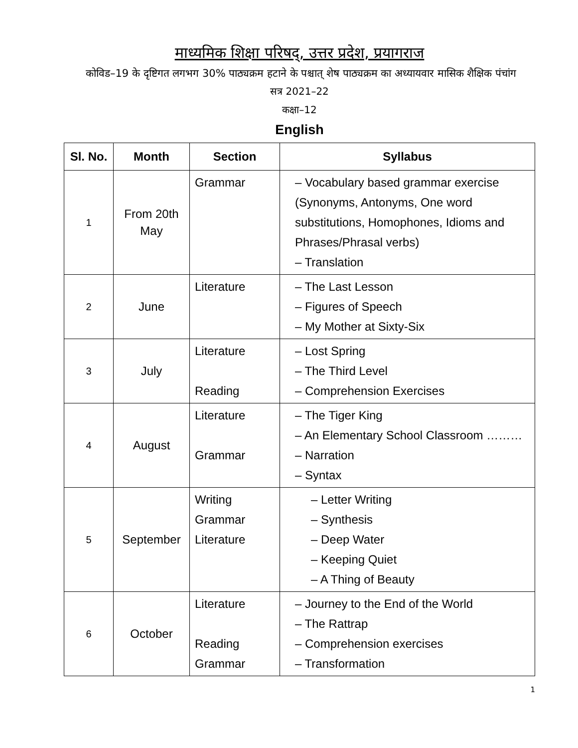माध्यमिक शिक्षा परिषद्, उत्तर प्रदेश, प्रयागराज
कोविड–19 के दृष्टिगत लगभग 30% पाठ्यक्रम हटाने के पश्चात् शेष पाठ्यक्रम का अध्यायवार मासिक शैक्षिक पंचांग
सत्र 2021–22
कक्षा–12
English
| Sl. No. | Month | Section | Syllabus |
| --- | --- | --- | --- |
| 1 | From 20th May | Grammar | – Vocabulary based grammar exercise (Synonyms, Antonyms, One word substitutions, Homophones, Idioms and Phrases/Phrasal verbs) – Translation |
| 2 | June | Literature | – The Last Lesson – Figures of Speech – My Mother at Sixty-Six |
| 3 | July | Literature Reading | – Lost Spring – The Third Level – Comprehension Exercises |
| 4 | August | Literature Grammar | – The Tiger King – An Elementary School Classroom ……… – Narration – Syntax |
| 5 | September | Writing Grammar Literature | – Letter Writing – Synthesis – Deep Water – Keeping Quiet – A Thing of Beauty |
| 6 | October | Literature Reading Grammar | – Journey to the End of the World – The Rattrap – Comprehension exercises – Transformation |
1